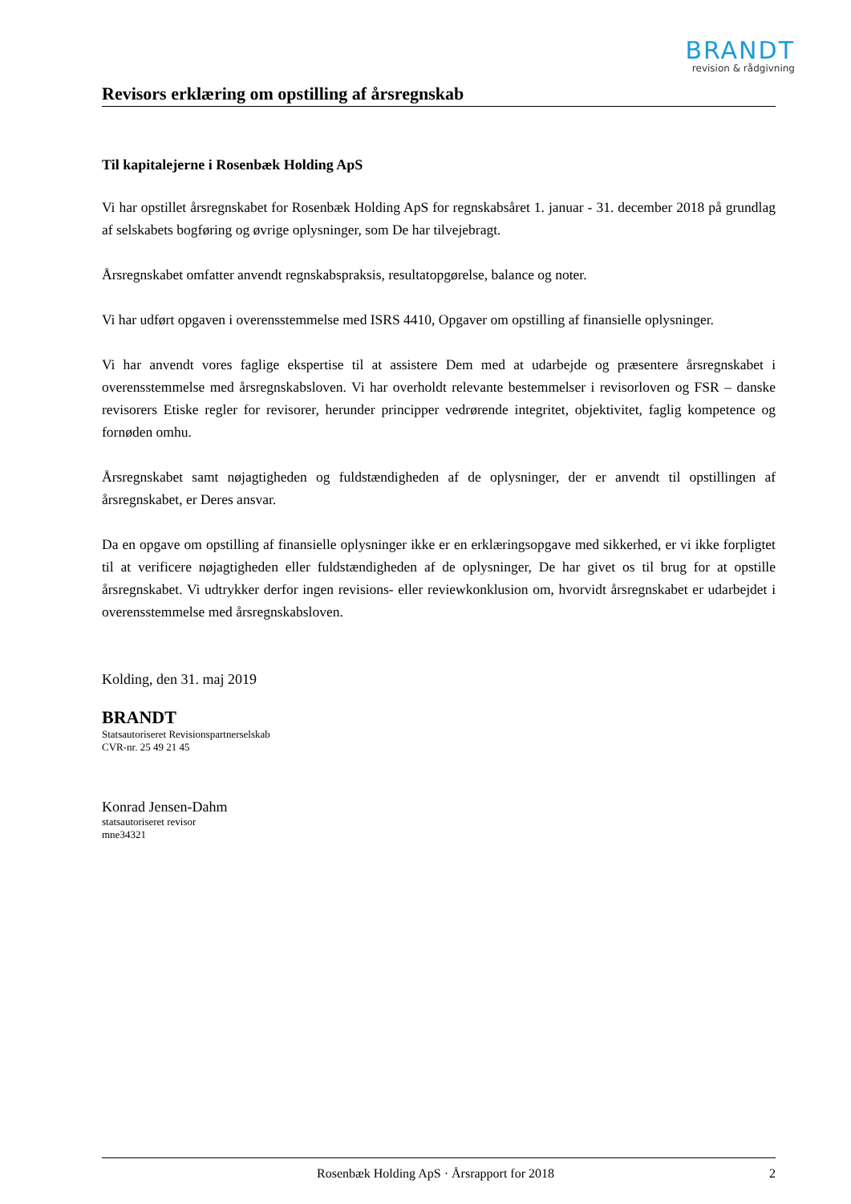BRANDT
revision & rådgivning
Revisors erklæring om opstilling af årsregnskab
Til kapitalejerne i Rosenbæk Holding ApS
Vi har opstillet årsregnskabet for Rosenbæk Holding ApS for regnskabsåret 1. januar - 31. december 2018 på grundlag af selskabets bogføring og øvrige oplysninger, som De har tilvejebragt.
Årsregnskabet omfatter anvendt regnskabspraksis, resultatopgørelse, balance og noter.
Vi har udført opgaven i overensstemmelse med ISRS 4410, Opgaver om opstilling af finansielle oplysninger.
Vi har anvendt vores faglige ekspertise til at assistere Dem med at udarbejde og præsentere årsregnskabet i overensstemmelse med årsregnskabsloven. Vi har overholdt relevante bestemmelser i revisorloven og FSR – danske revisorers Etiske regler for revisorer, herunder principper vedrørende integritet, objektivitet, faglig kompetence og fornøden omhu.
Årsregnskabet samt nøjagtigheden og fuldstændigheden af de oplysninger, der er anvendt til opstillingen af årsregnskabet, er Deres ansvar.
Da en opgave om opstilling af finansielle oplysninger ikke er en erklæringsopgave med sikkerhed, er vi ikke forpligtet til at verificere nøjagtigheden eller fuldstændigheden af de oplysninger, De har givet os til brug for at opstille årsregnskabet. Vi udtrykker derfor ingen revisions- eller reviewkonklusion om, hvorvidt årsregnskabet er udarbejdet i overensstemmelse med årsregnskabsloven.
Kolding, den 31. maj 2019
BRANDT
Statsautoriseret Revisionspartnerselskab
CVR-nr. 25 49 21 45
Konrad Jensen-Dahm
statsautoriseret revisor
mne34321
Rosenbæk Holding ApS · Årsrapport for 2018 2